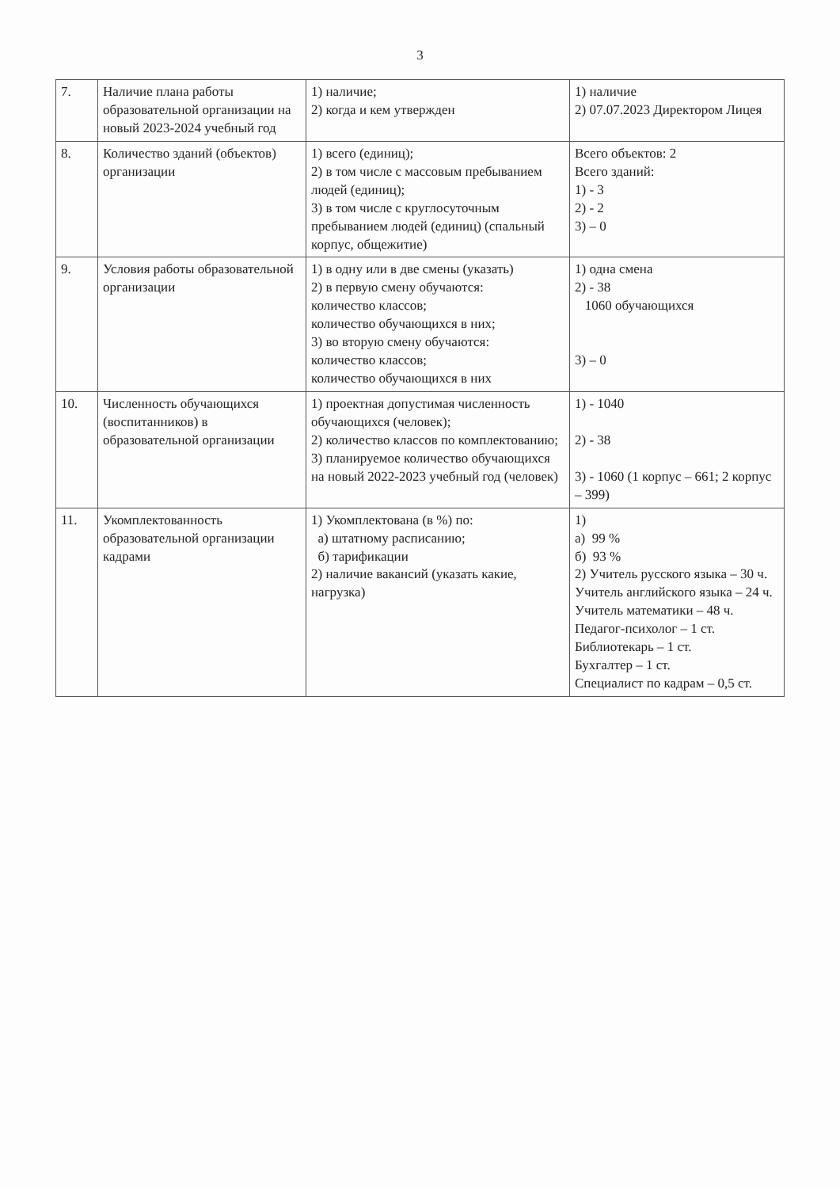3
| 7. | Наличие плана работы образовательной организации на новый 2023-2024 учебный год | 1) наличие; 2) когда и кем утвержден | 1) наличие 2) 07.07.2023 Директором Лицея |
| 8. | Количество зданий (объектов) организации | 1) всего (единиц); 2) в том числе с массовым пребыванием людей (единиц); 3) в том числе с круглосуточным пребыванием людей (единиц) (спальный корпус, общежитие) | Всего объектов: 2 Всего зданий: 1) - 3 2) - 2 3) – 0 |
| 9. | Условия работы образовательной организации | 1) в одну или в две смены (указать) 2) в первую смену обучаются: количество классов; количество обучающихся в них; 3) во вторую смену обучаются: количество классов; количество обучающихся в них | 1) одна смена 2) - 38 1060 обучающихся 3) – 0 |
| 10. | Численность обучающихся (воспитанников) в образовательной организации | 1) проектная допустимая численность обучающихся (человек); 2) количество классов по комплектованию; 3) планируемое количество обучающихся на новый 2022-2023 учебный год (человек) | 1) - 1040 2) - 38 3) - 1060 (1 корпус – 661; 2 корпус – 399) |
| 11. | Укомплектованность образовательной организации кадрами | 1) Укомплектована (в %) по: а) штатному расписанию; б) тарификации 2) наличие вакансий (указать какие, нагрузка) | 1) а) 99 % б) 93 % 2) Учитель русского языка – 30 ч. Учитель английского языка – 24 ч. Учитель математики – 48 ч. Педагог-психолог – 1 ст. Библиотекарь – 1 ст. Бухгалтер – 1 ст. Специалист по кадрам – 0,5 ст. |